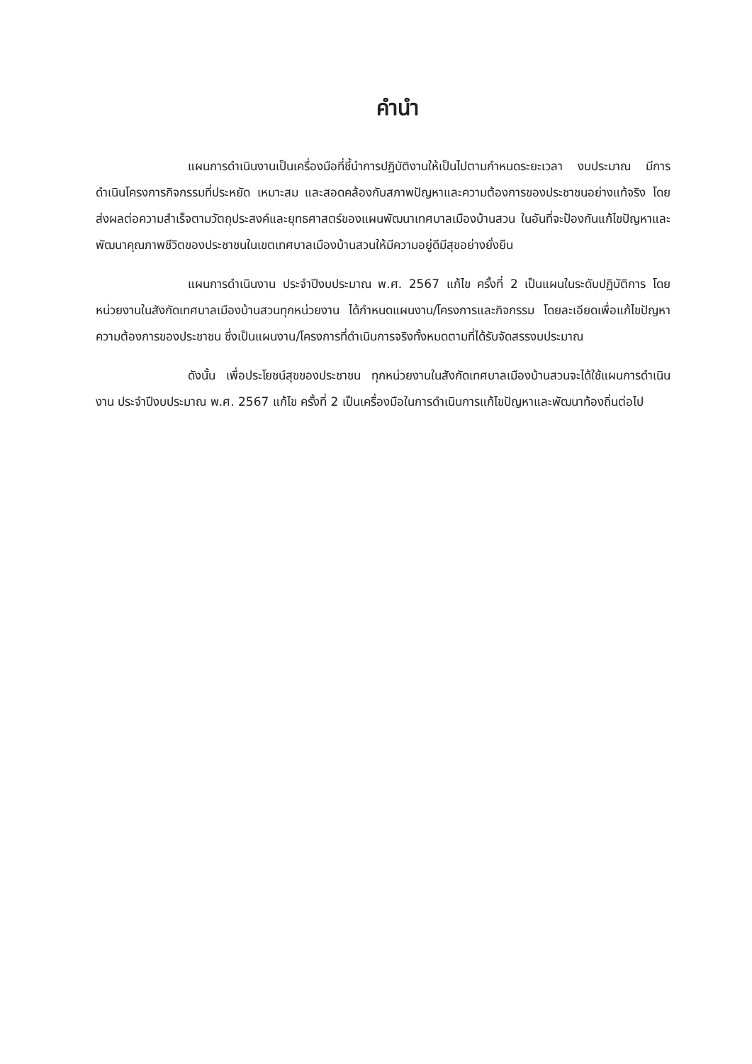คำนำ
แผนการดำเนินงานเป็นเครื่องมือที่ชี้นำการปฏิบัติงานให้เป็นไปตามกำหนดระยะเวลา งบประมาณ มีการดำเนินโครงการกิจกรรมที่ประหยัด เหมาะสม และสอดคล้องกับสภาพปัญหาและความต้องการของประชาชนอย่างแท้จริง โดยส่งผลต่อความสำเร็จตามวัตถุประสงค์และยุทธศาสตร์ของแผนพัฒนาเทศบาลเมืองบ้านสวน ในอันที่จะป้องกันแก้ไขปัญหาและพัฒนาคุณภาพชีวิตของประชาชนในเขตเทศบาลเมืองบ้านสวนให้มีความอยู่ดีมีสุขอย่างยั่งยืน
แผนการดำเนินงาน ประจำปีงบประมาณ พ.ศ. 2567 แก้ไข ครั้งที่ 2 เป็นแผนในระดับปฏิบัติการ โดยหน่วยงานในสังกัดเทศบาลเมืองบ้านสวนทุกหน่วยงาน ได้กำหนดแผนงาน/โครงการและกิจกรรม โดยละเอียดเพื่อแก้ไขปัญหาความต้องการของประชาชน ซึ่งเป็นแผนงาน/โครงการที่ดำเนินการจริงทั้งหมดตามที่ได้รับจัดสรรงบประมาณ
ดังนั้น เพื่อประโยชน์สุขของประชาชน ทุกหน่วยงานในสังกัดเทศบาลเมืองบ้านสวนจะได้ใช้แผนการดำเนินงาน ประจำปีงบประมาณ พ.ศ. 2567 แก้ไข ครั้งที่ 2 เป็นเครื่องมือในการดำเนินการแก้ไขปัญหาและพัฒนาท้องถิ่นต่อไป